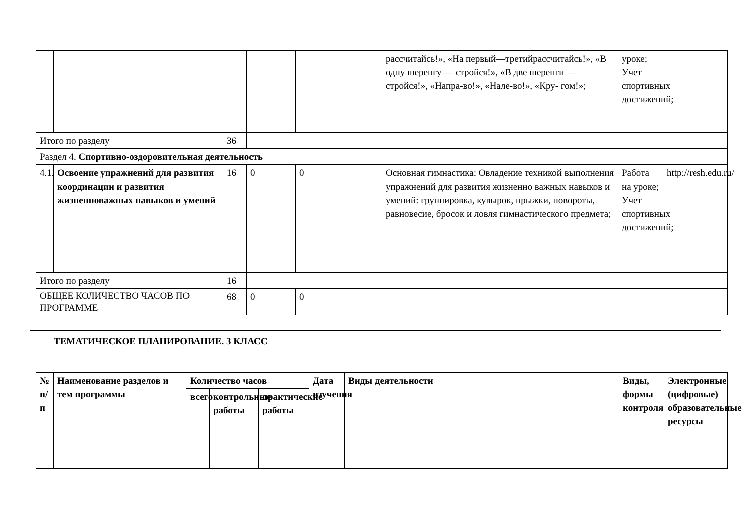| | | | | | | рассчитайсь!», «На первый—третийрассчитайсь!», «В одну шеренгу — стройся!», «В две шеренги — стройся!», «Напра-во!», «Нале-во!», «Кру- гом!»; | уроке; Учет спортивных достижений; | |
| Итого по разделу | | 36 | | | | | | |
| Раздел 4. Спортивно-оздоровительная деятельность | | | | | | | | |
| 4.1. | Освоение упражнений для развития координации и развития жизненноважных навыков и умений | 16 | 0 | 0 | | Основная гимнастика: Овладение техникой выполнения упражнений для развития жизненно важных навыков и умений: группировка, кувырок, прыжки, повороты, равновесие, бросок и ловля гимнастического предмета; | Работа на уроке; Учет спортивных достижений; | http://resh.edu.ru/ |
| Итого по разделу | | 16 | | | | | | |
| ОБЩЕЕ КОЛИЧЕСТВО ЧАСОВ ПО ПРОГРАММЕ | | 68 | 0 | 0 | | | | |
ТЕМАТИЧЕСКОЕ ПЛАНИРОВАНИЕ. 3 КЛАСС
| № п/п | Наименование разделов и тем программы | Количество часов | | | Дата изучения | Виды деятельности | Виды, формы контроля | Электронные (цифровые) образовательные ресурсы |
| --- | --- | --- | --- | --- | --- | --- | --- | --- |
| | | всего | контрольные работы | практические работы | | | | |